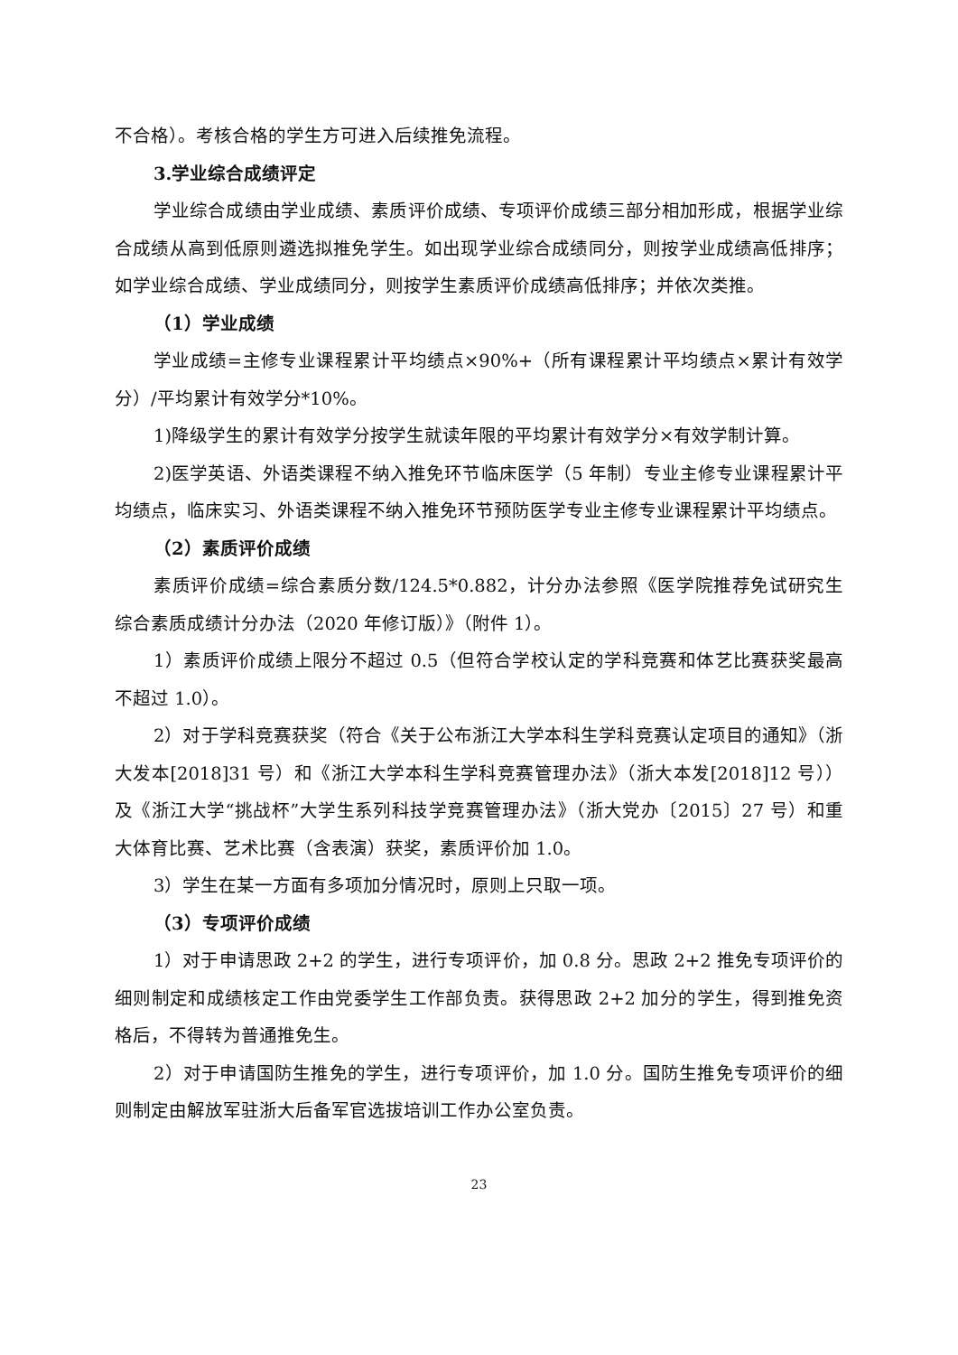不合格）。考核合格的学生方可进入后续推免流程。
3.学业综合成绩评定
学业综合成绩由学业成绩、素质评价成绩、专项评价成绩三部分相加形成，根据学业综合成绩从高到低原则遴选拟推免学生。如出现学业综合成绩同分，则按学业成绩高低排序；如学业综合成绩、学业成绩同分，则按学生素质评价成绩高低排序；并依次类推。
（1）学业成绩
学业成绩=主修专业课程累计平均绩点×90%+（所有课程累计平均绩点×累计有效学分）/平均累计有效学分*10%。
1)降级学生的累计有效学分按学生就读年限的平均累计有效学分×有效学制计算。
2)医学英语、外语类课程不纳入推免环节临床医学（5 年制）专业主修专业课程累计平均绩点，临床实习、外语类课程不纳入推免环节预防医学专业主修专业课程累计平均绩点。
（2）素质评价成绩
素质评价成绩=综合素质分数/124.5*0.882，计分办法参照《医学院推荐免试研究生综合素质成绩计分办法（2020 年修订版）》（附件 1）。
1）素质评价成绩上限分不超过 0.5（但符合学校认定的学科竞赛和体艺比赛获奖最高不超过 1.0）。
2）对于学科竞赛获奖（符合《关于公布浙江大学本科生学科竞赛认定项目的通知》（浙大发本[2018]31 号）和《浙江大学本科生学科竞赛管理办法》（浙大本发[2018]12 号））及《浙江大学“挑战杯”大学生系列科技学竞赛管理办法》（浙大党办〔2015〕27 号）和重大体育比赛、艺术比赛（含表演）获奖，素质评价加 1.0。
3）学生在某一方面有多项加分情况时，原则上只取一项。
（3）专项评价成绩
1）对于申请思政 2+2 的学生，进行专项评价，加 0.8 分。思政 2+2 推免专项评价的细则制定和成绩核定工作由党委学生工作部负责。获得思政 2+2 加分的学生，得到推免资格后，不得转为普通推免生。
2）对于申请国防生推免的学生，进行专项评价，加 1.0 分。国防生推免专项评价的细则制定由解放军驻浙大后备军官选拔培训工作办公室负责。
23